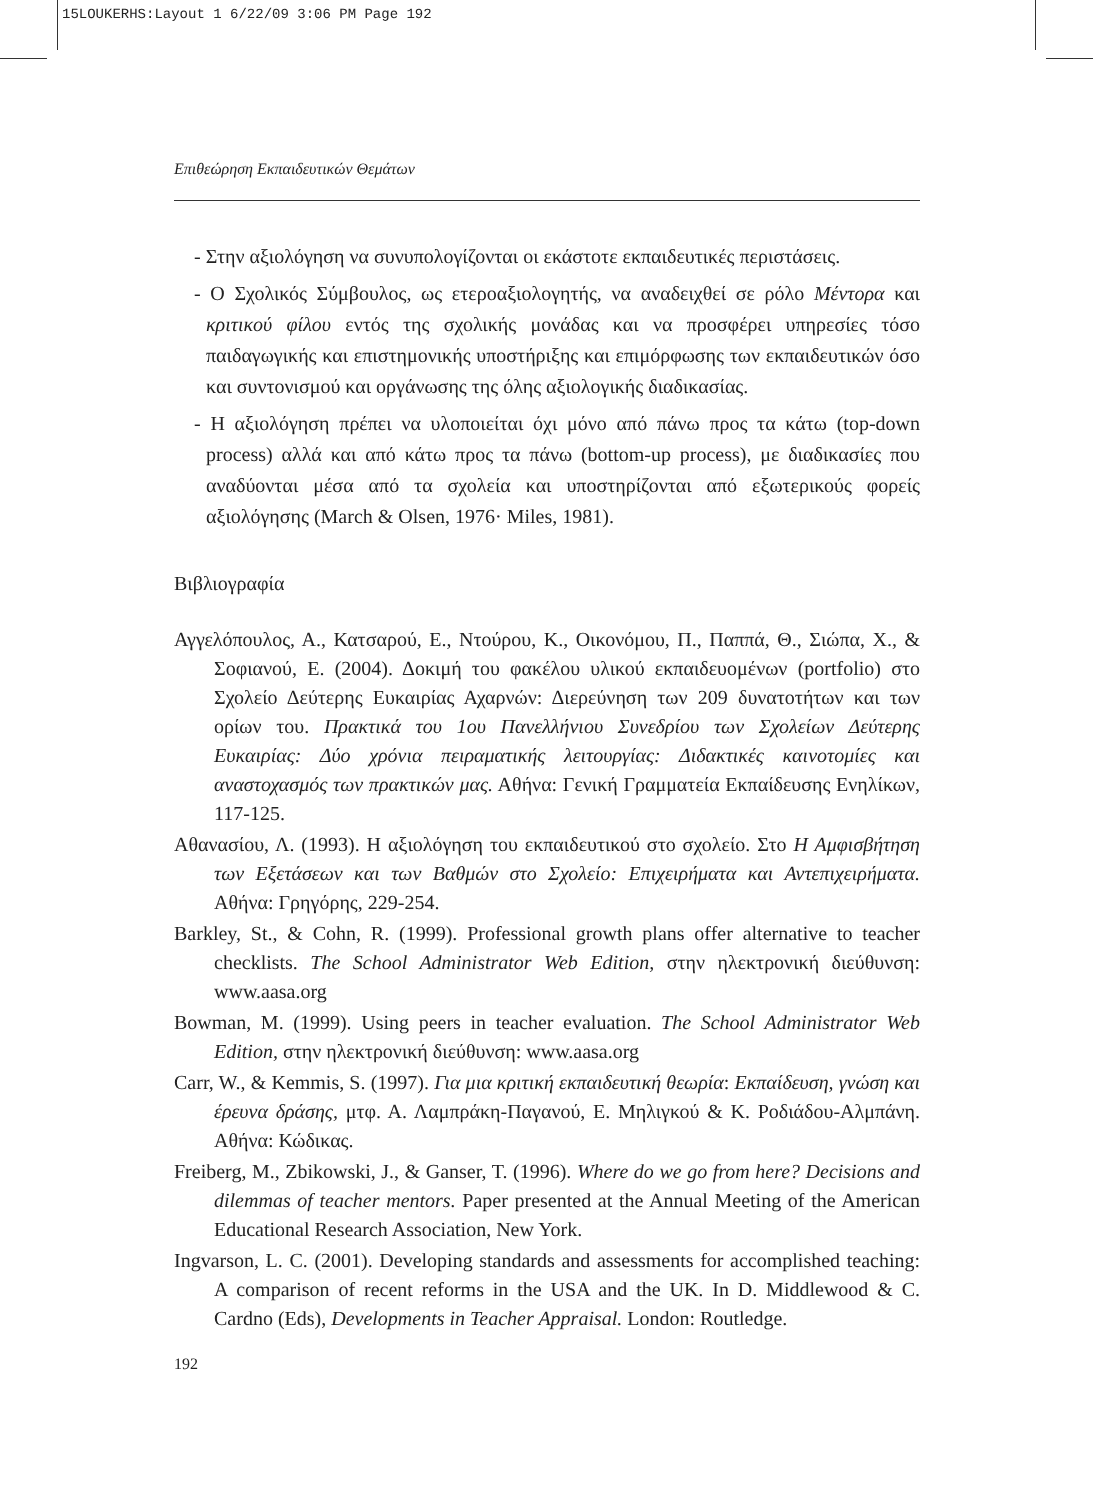15LOUKERHS:Layout 1 6/22/09 3:06 PM Page 192
Επιθεώρηση Εκπαιδευτικών Θεμάτων
- Στην αξιολόγηση να συνυπολογίζονται οι εκάστοτε εκπαιδευτικές περιστάσεις.
- Ο Σχολικός Σύμβουλος, ως ετεροαξιολογητής, να αναδειχθεί σε ρόλο Μέντορα και κριτικού φίλου εντός της σχολικής μονάδας και να προσφέρει υπηρεσίες τόσο παιδαγωγικής και επιστημονικής υποστήριξης και επιμόρφωσης των εκπαιδευτικών όσο και συντονισμού και οργάνωσης της όλης αξιολογικής διαδικασίας.
- Η αξιολόγηση πρέπει να υλοποιείται όχι μόνο από πάνω προς τα κάτω (top-down process) αλλά και από κάτω προς τα πάνω (bottom-up process), με διαδικασίες που αναδύονται μέσα από τα σχολεία και υποστηρίζονται από εξωτερικούς φορείς αξιολόγησης (March & Olsen, 1976· Miles, 1981).
Βιβλιογραφία
Αγγελόπουλος, Α., Κατσαρού, Ε., Ντούρου, Κ., Οικονόμου, Π., Παππά, Θ., Σιώπα, Χ., & Σοφιανού, Ε. (2004). Δοκιμή του φακέλου υλικού εκπαιδευομένων (portfolio) στο Σχολείο Δεύτερης Ευκαιρίας Αχαρνών: Διερεύνηση των 209 δυνατοτήτων και των ορίων του. Πρακτικά του 1ου Πανελλήνιου Συνεδρίου των Σχολείων Δεύτερης Ευκαιρίας: Δύο χρόνια πειραματικής λειτουργίας: Διδακτικές καινοτομίες και αναστοχασμός των πρακτικών μας. Αθήνα: Γενική Γραμματεία Εκπαίδευσης Ενηλίκων, 117-125.
Αθανασίου, Λ. (1993). Η αξιολόγηση του εκπαιδευτικού στο σχολείο. Στο Η Αμφισβήτηση των Εξετάσεων και των Βαθμών στο Σχολείο: Επιχειρήματα και Αντεπιχειρήματα. Αθήνα: Γρηγόρης, 229-254.
Barkley, St., & Cohn, R. (1999). Professional growth plans offer alternative to teacher checklists. The School Administrator Web Edition, στην ηλεκτρονική διεύθυνση: www.aasa.org
Bowman, M. (1999). Using peers in teacher evaluation. The School Administrator Web Edition, στην ηλεκτρονική διεύθυνση: www.aasa.org
Carr, W., & Kemmis, S. (1997). Για μια κριτική εκπαιδευτική θεωρία: Εκπαίδευση, γνώση και έρευνα δράσης, μτφ. Α. Λαμπράκη-Παγανού, Ε. Μηλιγκού & Κ. Ροδιάδου-Αλμπάνη. Αθήνα: Κώδικας.
Freiberg, M., Zbikowski, J., & Ganser, T. (1996). Where do we go from here? Decisions and dilemmas of teacher mentors. Paper presented at the Annual Meeting of the American Educational Research Association, New York.
Ingvarson, L. C. (2001). Developing standards and assessments for accomplished teaching: A comparison of recent reforms in the USA and the UK. In D. Middlewood & C. Cardno (Eds), Developments in Teacher Appraisal. London: Routledge.
192